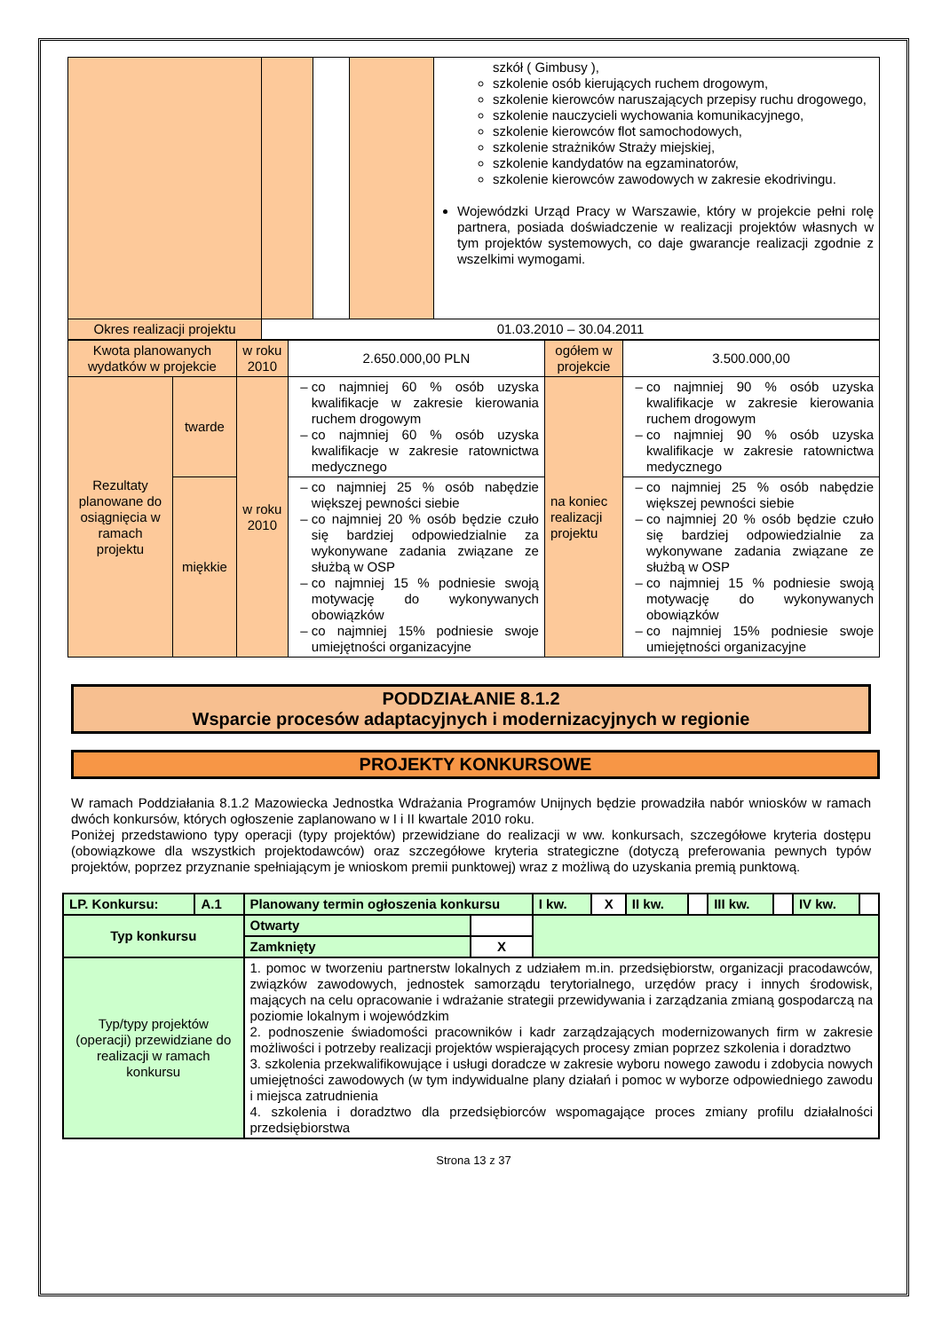| | | | | szkół ( Gimbusy ), szkolenie osób kierujących ruchem drogowym, szkolenie kierowców naruszających przepisy ruchu drogowego, szkolenie nauczycieli wychowania komunikacyjnego, szkolenie kierowców flot samochodowych, szkolenie strażników Straży miejskiej, szkolenie kandydatów na egzaminatorów, szkolenie kierowców zawodowych w zakresie ekodrivingu. Wojewódzki Urząd Pracy w Warszawie, który w projekcie pełni rolę partnera, posiada doświadczenie w realizacji projektów własnych w tym projektów systemowych, co daje gwarancje realizacji zgodnie z wszelkimi wymogami. |
| Okres realizacji projektu | 01.03.2010 – 30.04.2011 | | | |
| Kwota planowanych wydatków w projekcie | | w roku 2010 | 2.650.000,00 PLN | ogółem w projekcie | 3.500.000,00 |
| Rezultaty planowane do osiągnięcia w ramach projektu | twarde | w roku 2010 | co najmniej 60 % osób uzyska kwalifikacje w zakresie kierowania ruchem drogowym co najmniej 60 % osób uzyska kwalifikacje w zakresie ratownictwa medycznego | na koniec realizacji projektu | co najmniej 90 % osób uzyska kwalifikacje w zakresie kierowania ruchem drogowym co najmniej 90 % osób uzyska kwalifikacje w zakresie ratownictwa medycznego |
| | miękkie | | co najmniej 25 % osób nabędzie większej pewności siebie co najmniej 20 % osób będzie czuło się bardziej odpowiedzialnie za wykonywane zadania związane ze służbą w OSP co najmniej 15 % podniesie swoją motywację do wykonywanych obowiązków co najmniej 15% podniesie swoje umiejętności organizacyjne | | co najmniej 25 % osób nabędzie większej pewności siebie co najmniej 20 % osób będzie czuło się bardziej odpowiedzialnie za wykonywane zadania związane ze służbą w OSP co najmniej 15 % podniesie swoją motywację do wykonywanych obowiązków co najmniej 15% podniesie swoje umiejętności organizacyjne |
PODDZIAŁANIE 8.1.2
Wsparcie procesów adaptacyjnych i modernizacyjnych w regionie
PROJEKTY KONKURSOWE
W ramach Poddziałania 8.1.2 Mazowiecka Jednostka Wdrażania Programów Unijnych będzie prowadziła nabór wniosków w ramach dwóch konkursów, których ogłoszenie zaplanowano w I i II kwartale 2010 roku.
Poniżej przedstawiono typy operacji (typy projektów) przewidziane do realizacji w ww. konkursach, szczegółowe kryteria dostępu (obowiązkowe dla wszystkich projektodawców) oraz szczegółowe kryteria strategiczne (dotyczą preferowania pewnych typów projektów, poprzez przyznanie spełniającym je wnioskom premii punktowej) wraz z możliwą do uzyskania premią punktową.
| LP. Konkursu: | A.1 | Planowany termin ogłoszenia konkursu | | I kw. | X | II kw. | | III kw. | | IV kw. | |
| Typ konkursu | | Otwarty | | | | | | | | | |
| | | Zamknięty | X | | | | | | | | |
| Typ/typy projektów (operacji) przewidziane do realizacji w ramach konkursu | | 1. pomoc w tworzeniu partnerstw lokalnych z udziałem m.in. przedsiębiorstw, organizacji pracodawców, związków zawodowych, jednostek samorządu terytorialnego, urzędów pracy i innych środowisk, mających na celu opracowanie i wdrażanie strategii przewidywania i zarządzania zmianą gospodarczą na poziomie lokalnym i wojewódzkim 2. podnoszenie świadomości pracowników i kadr zarządzających modernizowanych firm w zakresie możliwości i potrzeby realizacji projektów wspierających procesy zmian poprzez szkolenia i doradztwo 3. szkolenia przekwalifikowujące i usługi doradcze w zakresie wyboru nowego zawodu i zdobycia nowych umiejętności zawodowych (w tym indywidualne plany działań i pomoc w wyborze odpowiedniego zawodu i miejsca zatrudnienia 4. szkolenia i doradztwo dla przedsiębiorców wspomagające proces zmiany profilu działalności przedsiębiorstwa | | | | | | | | | |
Strona 13 z 37